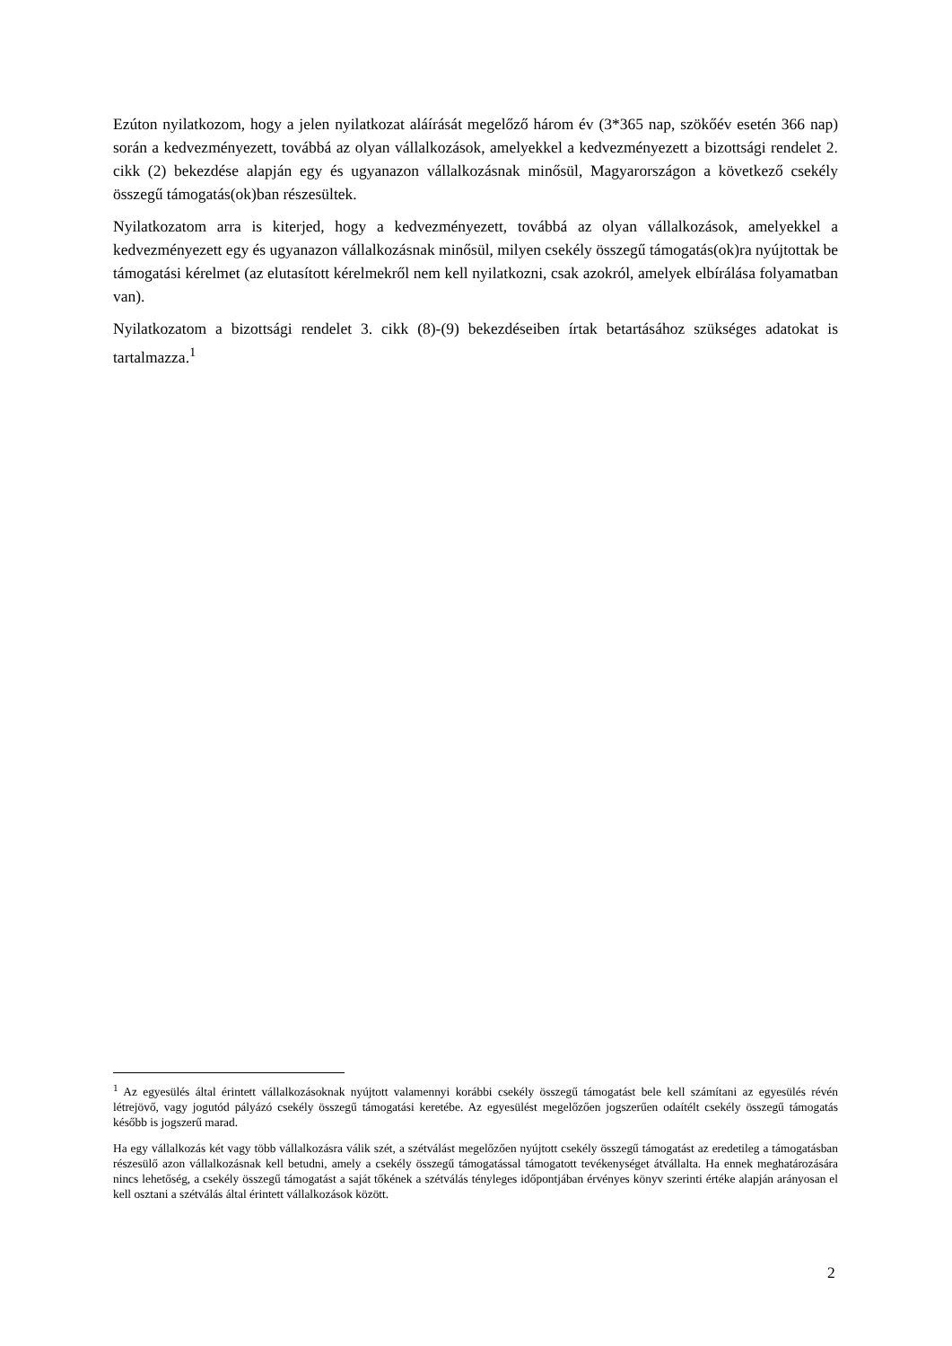Ezúton nyilatkozom, hogy a jelen nyilatkozat aláírását megelőző három év (3*365 nap, szökőév esetén 366 nap) során a kedvezményezett, továbbá az olyan vállalkozások, amelyekkel a kedvezményezett a bizottsági rendelet 2. cikk (2) bekezdése alapján egy és ugyanazon vállalkozásnak minősül, Magyarországon a következő csekély összegű támogatás(ok)ban részesültek.
Nyilatkozatom arra is kiterjed, hogy a kedvezményezett, továbbá az olyan vállalkozások, amelyekkel a kedvezményezett egy és ugyanazon vállalkozásnak minősül, milyen csekély összegű támogatás(ok)ra nyújtottak be támogatási kérelmet (az elutasított kérelmekről nem kell nyilatkozni, csak azokról, amelyek elbírálása folyamatban van).
Nyilatkozatom a bizottsági rendelet 3. cikk (8)-(9) bekezdéseiben írtak betartásához szükséges adatokat is tartalmazza.<sup>1</sup>
<sup>1</sup> Az egyesülés által érintett vállalkozásoknak nyújtott valamennyi korábbi csekély összegű támogatást bele kell számítani az egyesülés révén létrejövő, vagy jogutód pályázó csekély összegű támogatási keretébe. Az egyesülést megelőzően jogszerűen odaítélt csekély összegű támogatás később is jogszerű marad.
Ha egy vállalkozás két vagy több vállalkozásra válik szét, a szétválást megelőzően nyújtott csekély összegű támogatást az eredetileg a támogatásban részesülő azon vállalkozásnak kell betudni, amely a csekély összegű támogatással támogatott tevékenységet átvállalta. Ha ennek meghatározására nincs lehetőség, a csekély összegű támogatást a saját tőkének a szétválás tényleges időpontjában érvényes könyv szerinti értéke alapján arányosan el kell osztani a szétválás által érintett vállalkozások között.
2